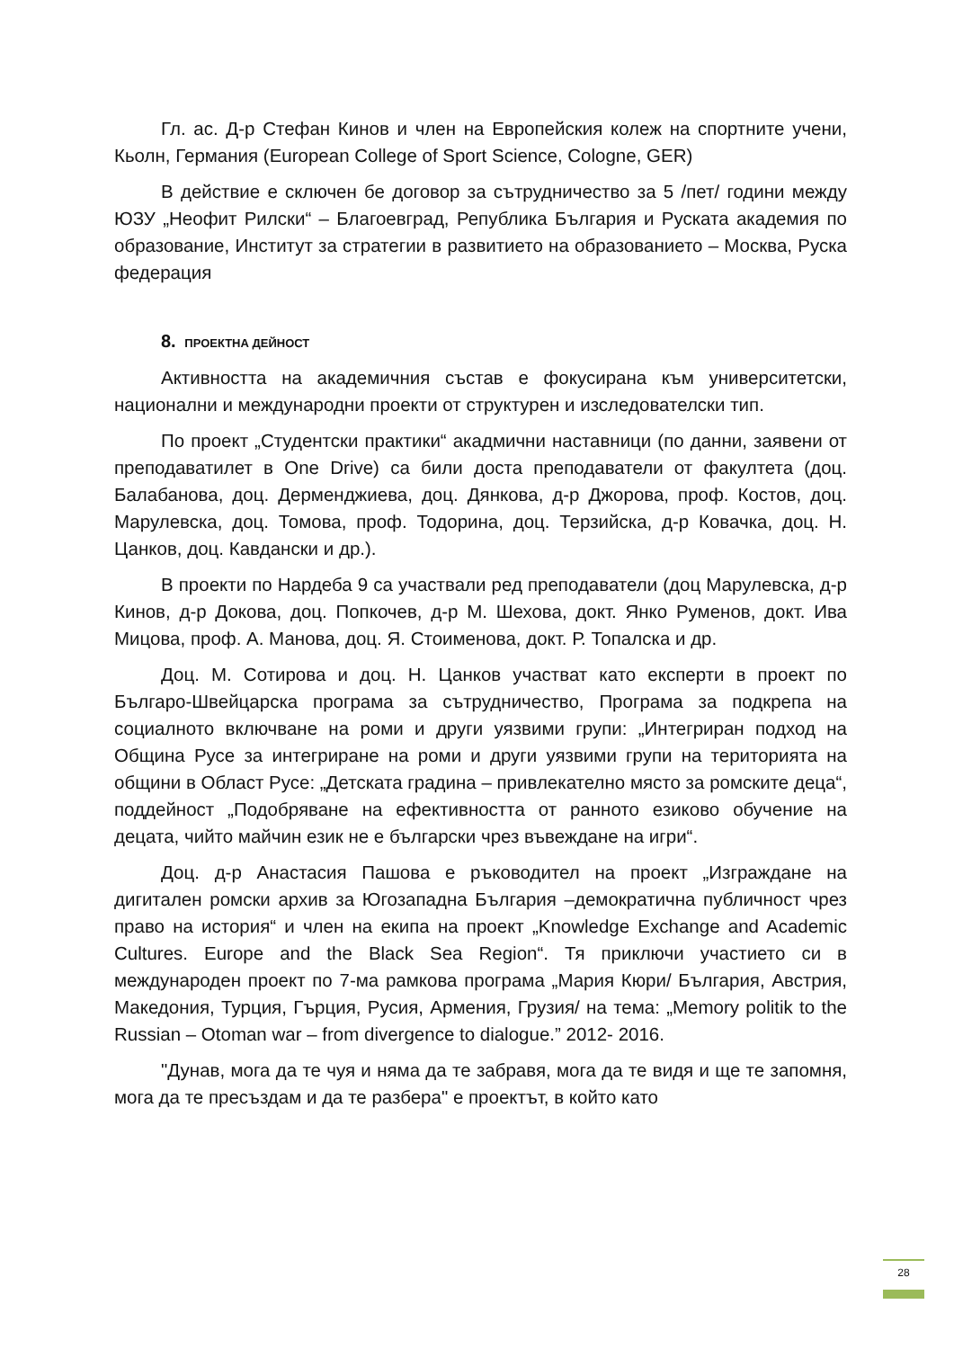Гл. ас. Д-р Стефан Кинов и член на Европейския колеж на спортните учени, Кьолн, Германия (European College of Sport Science, Cologne, GER)
В действие е сключен бе договор за сътрудничество за 5 /пет/ години между ЮЗУ „Неофит Рилски“ – Благоевград, Република България и Руската академия по образование, Институт за стратегии в развитието на образованието – Москва, Руска федерация
8. ПРОЕКТНА ДЕЙНОСТ
Активността на академичния състав е фокусирана към университетски, национални и международни проекти от структурен и изследователски тип.
По проект „Студентски практики“ акадмични наставници (по данни, заявени от преподаватилет в One Drive) са били доста преподаватели от факултета (доц. Балабанова, доц. Дерменджиева, доц. Дянкова, д-р Джорова, проф. Костов, доц. Марулевска, доц. Томова, проф. Тодорина, доц. Терзийска, д-р Ковачка, доц. Н. Цанков, доц. Кавдански и др.).
В проекти по Нардеба 9 са участвали ред преподаватели (доц Марулевска, д-р Кинов, д-р Докова, доц. Попкочев, д-р М. Шехова, докт. Янко Руменов, докт. Ива Мицова, проф. А. Манова, доц. Я. Стоименова, докт. Р. Топалска и др.
Доц. М. Сотирова и доц. Н. Цанков участват като експерти в проект по Българо-Швейцарска програма за сътрудничество, Програма за подкрепа на социалното включване на роми и други уязвими групи: „Интегриран подход на Община Русе за интегриране на роми и други уязвими групи на територията на общини в Област Русе: „Детската градина – привлекателно място за ромските деца“, поддейност „Подобряване на ефективността от ранното езиково обучение на децата, чийто майчин език не е български чрез въвеждане на игри“.
Доц. д-р Анастасия Пашова е ръководител на проект „Изграждане на дигитален ромски архив за Югозападна България –демократична публичност чрез право на история“ и член на екипа на проект „Knowledge Exchange and Academic Cultures. Europe and the Black Sea Region“. Тя приключи участието си в международен проект по 7-ма рамкова програма „Мария Кюри/ България, Австрия, Македония, Турция, Гърция, Русия, Армения, Грузия/ на тема: „Memory politik to the Russian – Otoman war – from divergence to dialogue.” 2012- 2016.
"Дунав, мога да те чуя и няма да те забравя, мога да те видя и ще те запомня, мога да те пресъздам и да те разбера" е проектът, в който като
28